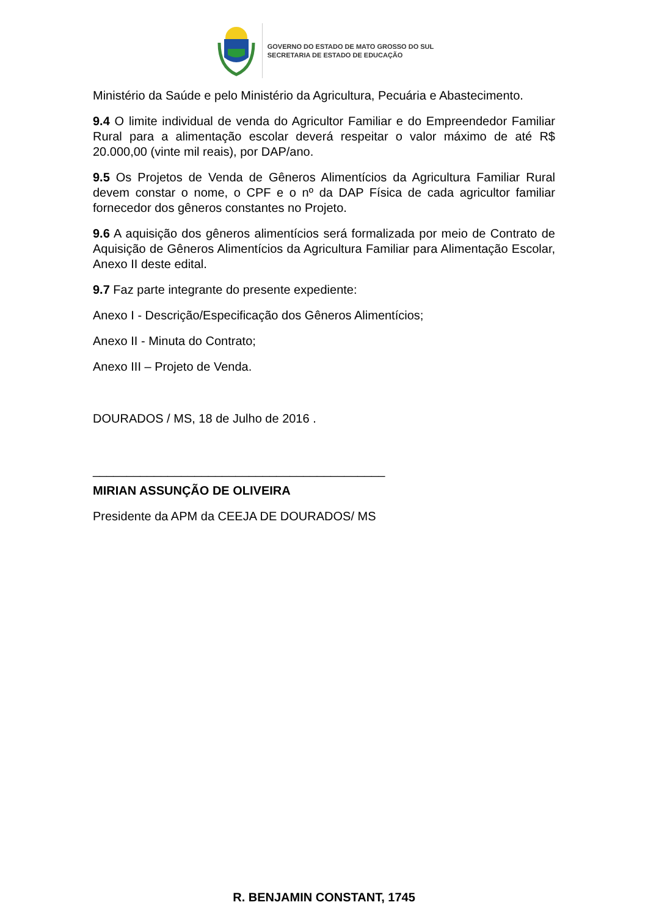GOVERNO DO ESTADO DE MATO GROSSO DO SUL
SECRETARIA DE ESTADO DE EDUCAÇÃO
Ministério da Saúde e pelo Ministério da Agricultura, Pecuária e Abastecimento.
9.4 O limite individual de venda do Agricultor Familiar e do Empreendedor Familiar Rural para a alimentação escolar deverá respeitar o valor máximo de até R$ 20.000,00 (vinte mil reais), por DAP/ano.
9.5 Os Projetos de Venda de Gêneros Alimentícios da Agricultura Familiar Rural devem constar o nome, o CPF e o nº da DAP Física de cada agricultor familiar fornecedor dos gêneros constantes no Projeto.
9.6 A aquisição dos gêneros alimentícios será formalizada por meio de Contrato de Aquisição de Gêneros Alimentícios da Agricultura Familiar para Alimentação Escolar, Anexo II deste edital.
9.7 Faz parte integrante do presente expediente:
Anexo I - Descrição/Especificação dos Gêneros Alimentícios;
Anexo II - Minuta do Contrato;
Anexo III – Projeto de Venda.
DOURADOS / MS, 18 de Julho de 2016 .
___________________________________________
MIRIAN ASSUNÇÃO DE OLIVEIRA
Presidente da APM da CEEJA DE DOURADOS/ MS
R. BENJAMIN CONSTANT, 1745